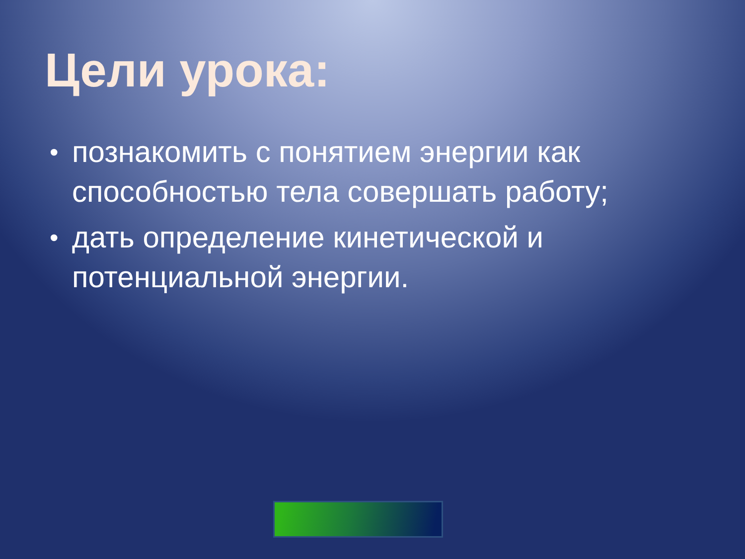Цели урока:
• познакомить с понятием энергии как способностью тела совершать работу;
• дать определение кинетической и потенциальной энергии.